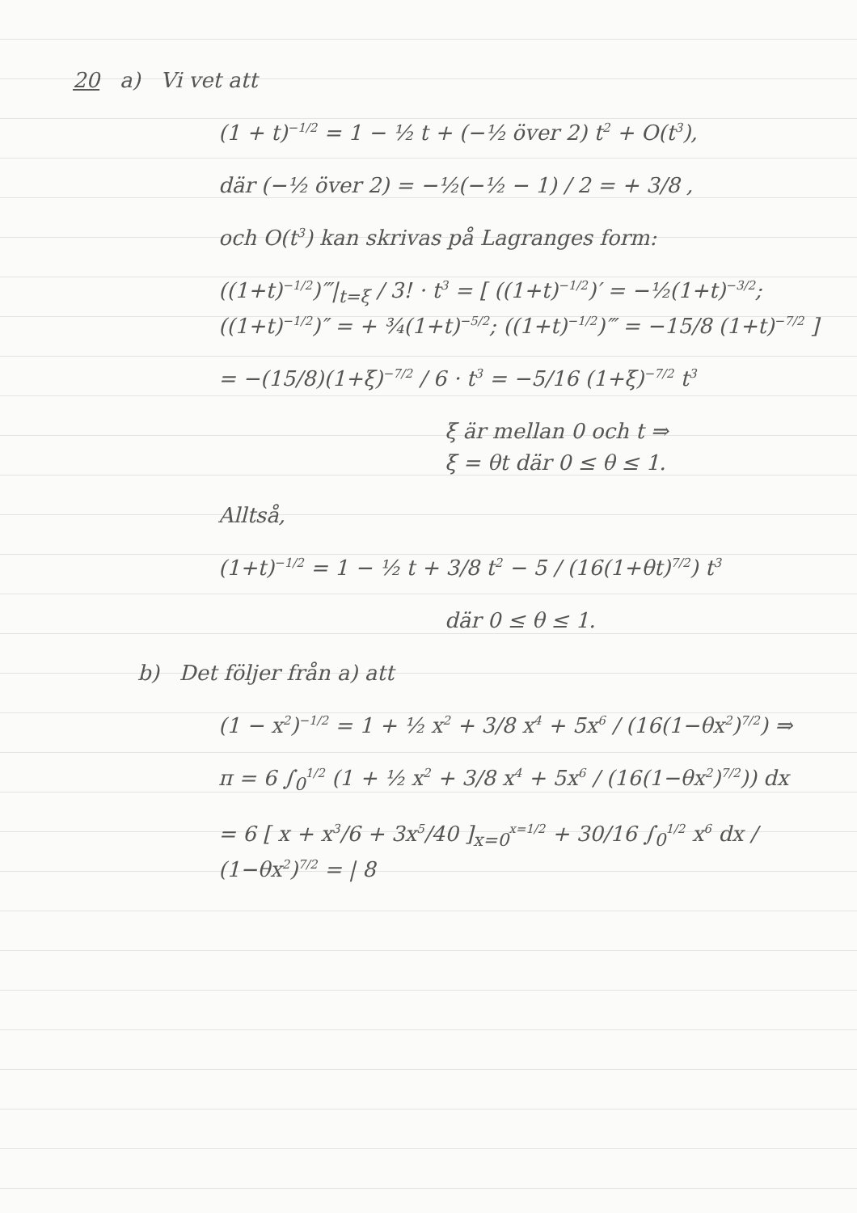20 a) Vi vet att
(1 + t)<sup>−1/2</sup> = 1 − ½ t + (−½ över 2) t<sup>2</sup> + O(t<sup>3</sup>),
där (−½ över 2) = −½(−½ − 1) / 2 = + 3/8 ,
och O(t<sup>3</sup>) kan skrivas på Lagranges form:
((1+t)<sup>−1/2</sup>)‴|<sub>t=ξ</sub> / 3! · t<sup>3</sup> = [ ((1+t)<sup>−1/2</sup>)′ = −½(1+t)<sup>−3/2</sup>; ((1+t)<sup>−1/2</sup>)″ = + ¾(1+t)<sup>−5/2</sup>; ((1+t)<sup>−1/2</sup>)‴ = −15/8 (1+t)<sup>−7/2</sup> ]
= −(15/8)(1+ξ)<sup>−7/2</sup> / 6 · t<sup>3</sup> = −5/16 (1+ξ)<sup>−7/2</sup> t<sup>3</sup>
ξ är mellan 0 och t ⇒
ξ = θt där 0 ≤ θ ≤ 1.
Alltså,
(1+t)<sup>−1/2</sup> = 1 − ½ t + 3/8 t<sup>2</sup> − 5 / (16(1+θt)<sup>7/2</sup>) t<sup>3</sup>
där 0 ≤ θ ≤ 1.
b) Det följer från a) att
(1 − x<sup>2</sup>)<sup>−1/2</sup> = 1 + ½ x<sup>2</sup> + 3/8 x<sup>4</sup> + 5x<sup>6</sup> / (16(1−θx<sup>2</sup>)<sup>7/2</sup>) ⇒
π = 6 ∫<sub>0</sub><sup>1/2</sup> (1 + ½ x<sup>2</sup> + 3/8 x<sup>4</sup> + 5x<sup>6</sup> / (16(1−θx<sup>2</sup>)<sup>7/2</sup>)) dx
= 6 [ x + x<sup>3</sup>/6 + 3x<sup>5</sup>/40 ]<sub>x=0</sub><sup>x=1/2</sup> + 30/16 ∫<sub>0</sub><sup>1/2</sup> x<sup>6</sup> dx / (1−θx<sup>2</sup>)<sup>7/2</sup> = | 8